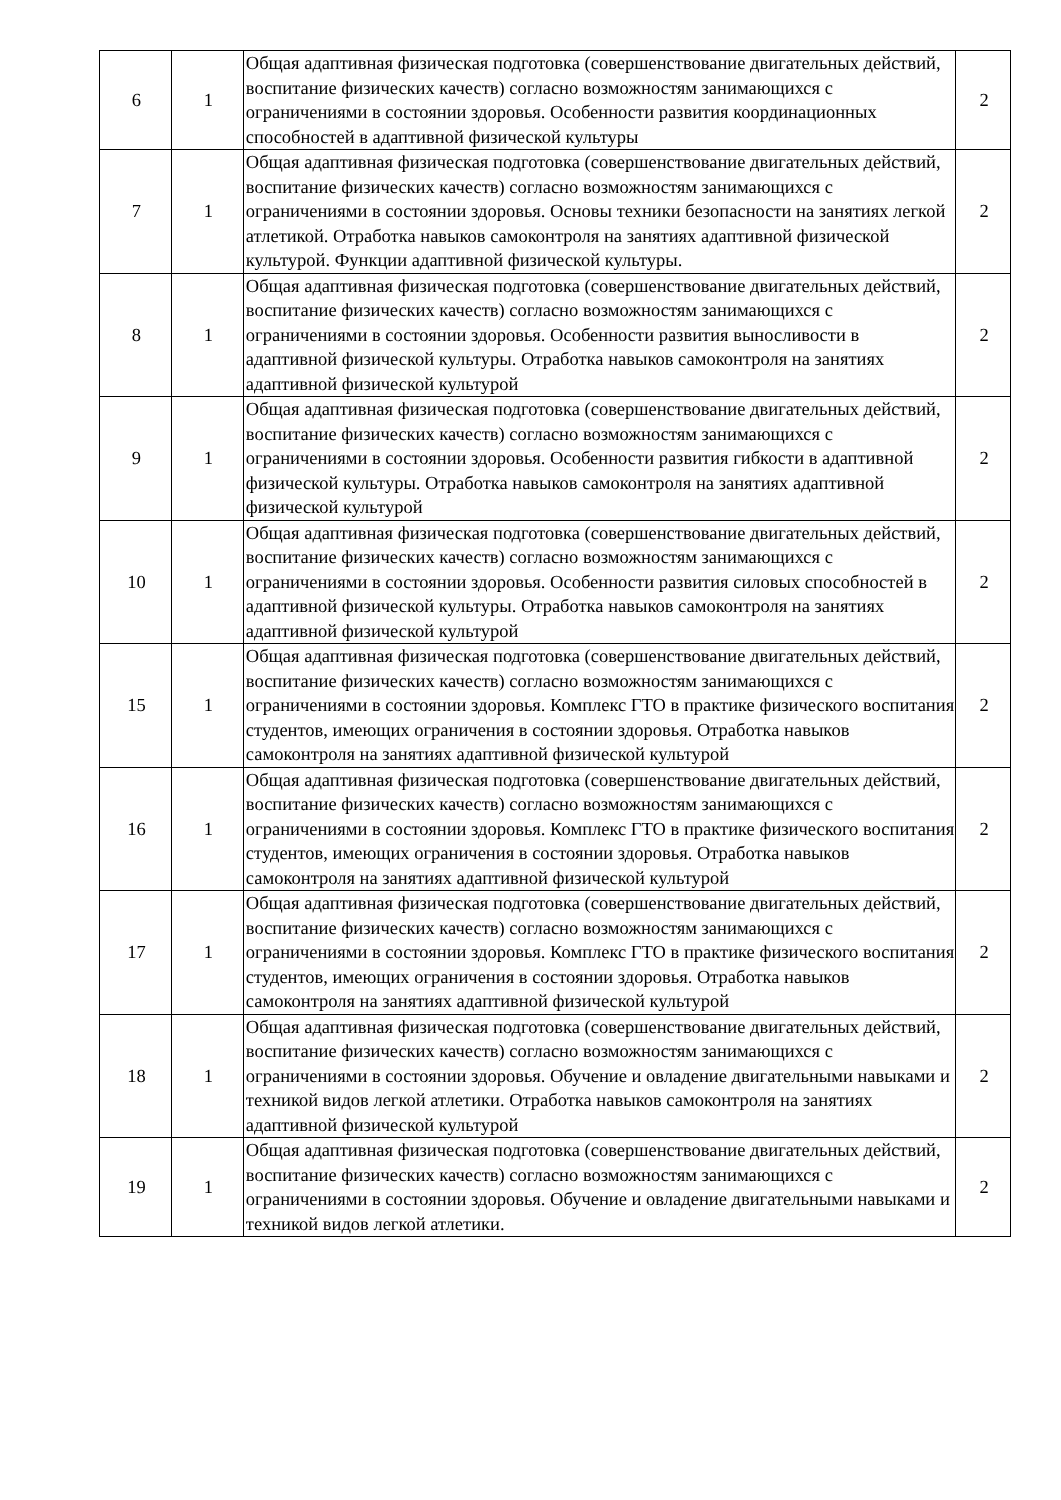| 6 | 1 | Общая адаптивная физическая подготовка (совершенствование двигательных действий, воспитание физических качеств) согласно возможностям занимающихся с ограничениями в состоянии здоровья. Особенности развития координационных способностей в адаптивной физической культуры | 2 |
| 7 | 1 | Общая адаптивная физическая подготовка (совершенствование двигательных действий, воспитание физических качеств) согласно возможностям занимающихся с ограничениями в состоянии здоровья. Основы техники безопасности на занятиях легкой атлетикой. Отработка навыков самоконтроля на занятиях адаптивной физической культурой. Функции адаптивной физической культуры. | 2 |
| 8 | 1 | Общая адаптивная физическая подготовка (совершенствование двигательных действий, воспитание физических качеств) согласно возможностям занимающихся с ограничениями в состоянии здоровья. Особенности развития выносливости в адаптивной физической культуры. Отработка навыков самоконтроля на занятиях адаптивной физической культурой | 2 |
| 9 | 1 | Общая адаптивная физическая подготовка (совершенствование двигательных действий, воспитание физических качеств) согласно возможностям занимающихся с ограничениями в состоянии здоровья. Особенности развития гибкости в адаптивной физической культуры. Отработка навыков самоконтроля на занятиях адаптивной физической культурой | 2 |
| 10 | 1 | Общая адаптивная физическая подготовка (совершенствование двигательных действий, воспитание физических качеств) согласно возможностям занимающихся с ограничениями в состоянии здоровья. Особенности развития силовых способностей в адаптивной физической культуры. Отработка навыков самоконтроля на занятиях адаптивной физической культурой | 2 |
| 15 | 1 | Общая адаптивная физическая подготовка (совершенствование двигательных действий, воспитание физических качеств) согласно возможностям занимающихся с ограничениями в состоянии здоровья. Комплекс ГТО в практике физического воспитания студентов, имеющих ограничения в состоянии здоровья. Отработка навыков самоконтроля на занятиях адаптивной физической культурой | 2 |
| 16 | 1 | Общая адаптивная физическая подготовка (совершенствование двигательных действий, воспитание физических качеств) согласно возможностям занимающихся с ограничениями в состоянии здоровья. Комплекс ГТО в практике физического воспитания студентов, имеющих ограничения в состоянии здоровья. Отработка навыков самоконтроля на занятиях адаптивной физической культурой | 2 |
| 17 | 1 | Общая адаптивная физическая подготовка (совершенствование двигательных действий, воспитание физических качеств) согласно возможностям занимающихся с ограничениями в состоянии здоровья. Комплекс ГТО в практике физического воспитания студентов, имеющих ограничения в состоянии здоровья. Отработка навыков самоконтроля на занятиях адаптивной физической культурой | 2 |
| 18 | 1 | Общая адаптивная физическая подготовка (совершенствование двигательных действий, воспитание физических качеств) согласно возможностям занимающихся с ограничениями в состоянии здоровья. Обучение и овладение двигательными навыками и техникой видов легкой атлетики. Отработка навыков самоконтроля на занятиях адаптивной физической культурой | 2 |
| 19 | 1 | Общая адаптивная физическая подготовка (совершенствование двигательных действий, воспитание физических качеств) согласно возможностям занимающихся с ограничениями в состоянии здоровья. Обучение и овладение двигательными навыками и техникой видов легкой атлетики. | 2 |